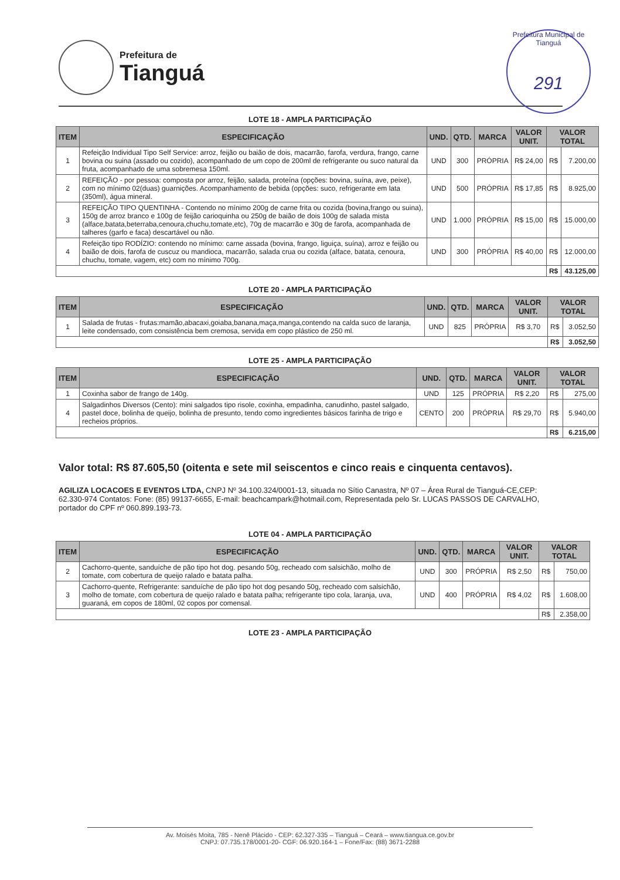Prefeitura de
Tianguá
Prefeitura Municipal de Tianguá
291
LOTE 18 - AMPLA PARTICIPAÇÃO
| ITEM | ESPECIFICAÇÃO | UND. | QTD. | MARCA | VALOR UNIT. | VALOR TOTAL | |
| --- | --- | --- | --- | --- | --- | --- | --- |
| 1 | Refeição Individual Tipo Self Service: arroz, feijão ou baião de dois, macarrão, farofa, verdura, frango, carne bovina ou suina (assado ou cozido), acompanhado de um copo de 200ml de refrigerante ou suco natural da fruta, acompanhado de uma sobremesa 150ml. | UND | 300 | PRÓPRIA | R$ 24,00 | R$ | 7.200,00 |
| 2 | REFEIÇÃO - por pessoa: composta por arroz, feijão, salada, proteína (opções: bovina, suína, ave, peixe), com no mínimo 02(duas) guarnições. Acompanhamento de bebida (opções: suco, refrigerante em lata (350ml), água mineral. | UND | 500 | PRÓPRIA | R$ 17,85 | R$ | 8.925,00 |
| 3 | REFEIÇÃO TIPO QUENTINHA - Contendo no mínimo 200g de carne frita ou cozida (bovina,frango ou suina), 150g de arroz branco e 100g de feijão carioquinha ou 250g de baião de dois 100g de salada mista (alface,batata,beterraba,cenoura,chuchu,tomate,etc), 70g de macarrão e 30g de farofa, acompanhada de talheres (garfo e faca) descartável ou não. | UND | 1.000 | PRÓPRIA | R$ 15,00 | R$ | 15.000,00 |
| 4 | Refeição tipo RODÍZIO: contendo no mínimo: carne assada (bovina, frango, liguiça, suína), arroz e feijão ou baião de dois, farofa de cuscuz ou mandioca, macarrão, salada crua ou cozida (alface, batata, cenoura, chuchu, tomate, vagem, etc) com no mínimo 700g. | UND | 300 | PRÓPRIA | R$ 40,00 | R$ | 12.000,00 |
| | | | | | | R$ | 43.125,00 |
LOTE 20 - AMPLA PARTICIPAÇÃO
| ITEM | ESPECIFICAÇÃO | UND. | QTD. | MARCA | VALOR UNIT. | VALOR TOTAL | |
| --- | --- | --- | --- | --- | --- | --- | --- |
| 1 | Salada de frutas - frutas:mamão,abacaxi,goiaba,banana,maça,manga,contendo na calda suco de laranja, leite condensado, com consistência bem cremosa, servida em copo plástico de 250 ml. | UND | 825 | PRÓPRIA | R$ 3,70 | R$ | 3.052,50 |
| | | | | | | R$ | 3.052,50 |
LOTE 25 - AMPLA PARTICIPAÇÃO
| ITEM | ESPECIFICAÇÃO | UND. | QTD. | MARCA | VALOR UNIT. | VALOR TOTAL | |
| --- | --- | --- | --- | --- | --- | --- | --- |
| 1 | Coxinha sabor de frango de 140g. | UND | 125 | PRÓPRIA | R$ 2,20 | R$ | 275,00 |
| 4 | Salgadinhos Diversos (Cento): mini salgados tipo risole, coxinha, empadinha, canudinho, pastel salgado, pastel doce, bolinha de queijo, bolinha de presunto, tendo como ingredientes básicos farinha de trigo e recheios próprios. | CENTO | 200 | PRÓPRIA | R$ 29,70 | R$ | 5.940,00 |
| | | | | | | R$ | 6.215,00 |
Valor total: R$ 87.605,50 (oitenta e sete mil seiscentos e cinco reais e cinquenta centavos).
AGILIZA LOCACOES E EVENTOS LTDA, CNPJ Nº 34.100.324/0001-13, situada no Sítio Canastra, Nº 07 – Área Rural de Tianguá-CE,CEP: 62.330-974 Contatos: Fone: (85) 99137-6655, E-mail: beachcampark@hotmail.com, Representada pelo Sr. LUCAS PASSOS DE CARVALHO, portador do CPF nº 060.899.193-73.
LOTE 04 - AMPLA PARTICIPAÇÃO
| ITEM | ESPECIFICAÇÃO | UND. | QTD. | MARCA | VALOR UNIT. | VALOR TOTAL | |
| --- | --- | --- | --- | --- | --- | --- | --- |
| 2 | Cachorro-quente, sanduíche de pão tipo hot dog. pesando 50g, recheado com salsichão, molho de tomate, com cobertura de queijo ralado e batata palha. | UND | 300 | PRÓPRIA | R$ 2,50 | R$ | 750,00 |
| 3 | Cachorro-quente, Refrigerante: sanduíche de pão tipo hot dog pesando 50g, recheado com salsichão, molho de tomate, com cobertura de queijo ralado e batata palha; refrigerante tipo cola, laranja, uva, guaraná, em copos de 180ml, 02 copos por comensal. | UND | 400 | PRÓPRIA | R$ 4,02 | R$ | 1.608,00 |
| | | | | | | R$ | 2.358,00 |
LOTE 23 - AMPLA PARTICIPAÇÃO
Av. Moisés Moita, 785 - Nenê Plácido - CEP: 62.327-335 – Tianguá – Ceará – www.tiangua.ce.gov.br
CNPJ: 07.735.178/0001-20- CGF: 06.920.164-1 – Fone/Fax: (88) 3671-2288